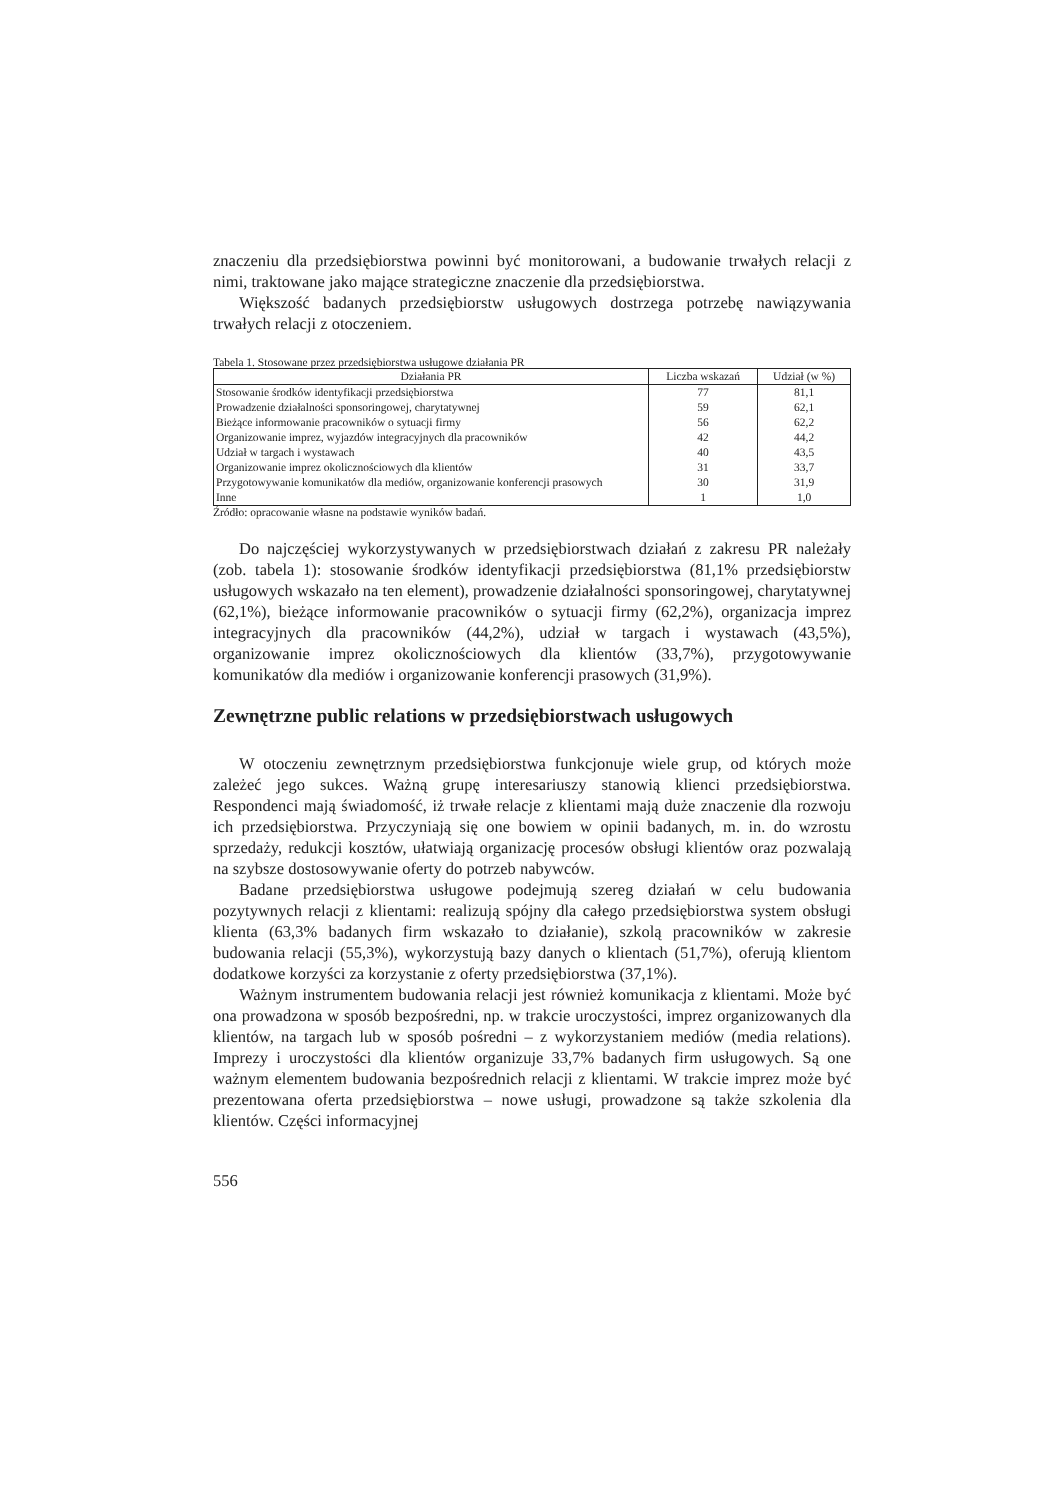znaczeniu dla przedsiębiorstwa powinni być monitorowani, a budowanie trwałych relacji z nimi, traktowane jako mające strategiczne znaczenie dla przedsiębiorstwa.
Większość badanych przedsiębiorstw usługowych dostrzega potrzebę nawiązywania trwałych relacji z otoczeniem.
Tabela 1. Stosowane przez przedsiębiorstwa usługowe działania PR
| Działania PR | Liczba wskazań | Udział (w %) |
| --- | --- | --- |
| Stosowanie środków identyfikacji przedsiębiorstwa | 77 | 81,1 |
| Prowadzenie działalności sponsoringowej, charytatywnej | 59 | 62,1 |
| Bieżące informowanie pracowników o sytuacji firmy | 56 | 62,2 |
| Organizowanie imprez, wyjazdów integracyjnych dla pracowników | 42 | 44,2 |
| Udział w targach i wystawach | 40 | 43,5 |
| Organizowanie imprez okolicznościowych dla klientów | 31 | 33,7 |
| Przygotowywanie komunikatów dla mediów, organizowanie konferencji prasowych | 30 | 31,9 |
| Inne | 1 | 1,0 |
Źródło: opracowanie własne na podstawie wyników badań.
Do najczęściej wykorzystywanych w przedsiębiorstwach działań z zakresu PR należały (zob. tabela 1): stosowanie środków identyfikacji przedsiębiorstwa (81,1% przedsiębiorstw usługowych wskazało na ten element), prowadzenie działalności sponsoringowej, charytatywnej (62,1%), bieżące informowanie pracowników o sytuacji firmy (62,2%), organizacja imprez integracyjnych dla pracowników (44,2%), udział w targach i wystawach (43,5%), organizowanie imprez okolicznościowych dla klientów (33,7%), przygotowywanie komunikatów dla mediów i organizowanie konferencji prasowych (31,9%).
Zewnętrzne public relations w przedsiębiorstwach usługowych
W otoczeniu zewnętrznym przedsiębiorstwa funkcjonuje wiele grup, od których może zależeć jego sukces. Ważną grupę interesariuszy stanowią klienci przedsiębiorstwa. Respondenci mają świadomość, iż trwałe relacje z klientami mają duże znaczenie dla rozwoju ich przedsiębiorstwa. Przyczyniają się one bowiem w opinii badanych, m. in. do wzrostu sprzedaży, redukcji kosztów, ułatwiają organizację procesów obsługi klientów oraz pozwalają na szybsze dostosowywanie oferty do potrzeb nabywców.
Badane przedsiębiorstwa usługowe podejmują szereg działań w celu budowania pozytywnych relacji z klientami: realizują spójny dla całego przedsiębiorstwa system obsługi klienta (63,3% badanych firm wskazało to działanie), szkolą pracowników w zakresie budowania relacji (55,3%), wykorzystują bazy danych o klientach (51,7%), oferują klientom dodatkowe korzyści za korzystanie z oferty przedsiębiorstwa (37,1%).
Ważnym instrumentem budowania relacji jest również komunikacja z klientami. Może być ona prowadzona w sposób bezpośredni, np. w trakcie uroczystości, imprez organizowanych dla klientów, na targach lub w sposób pośredni – z wykorzystaniem mediów (media relations). Imprezy i uroczystości dla klientów organizuje 33,7% badanych firm usługowych. Są one ważnym elementem budowania bezpośrednich relacji z klientami. W trakcie imprez może być prezentowana oferta przedsiębiorstwa – nowe usługi, prowadzone są także szkolenia dla klientów. Części informacyjnej
556